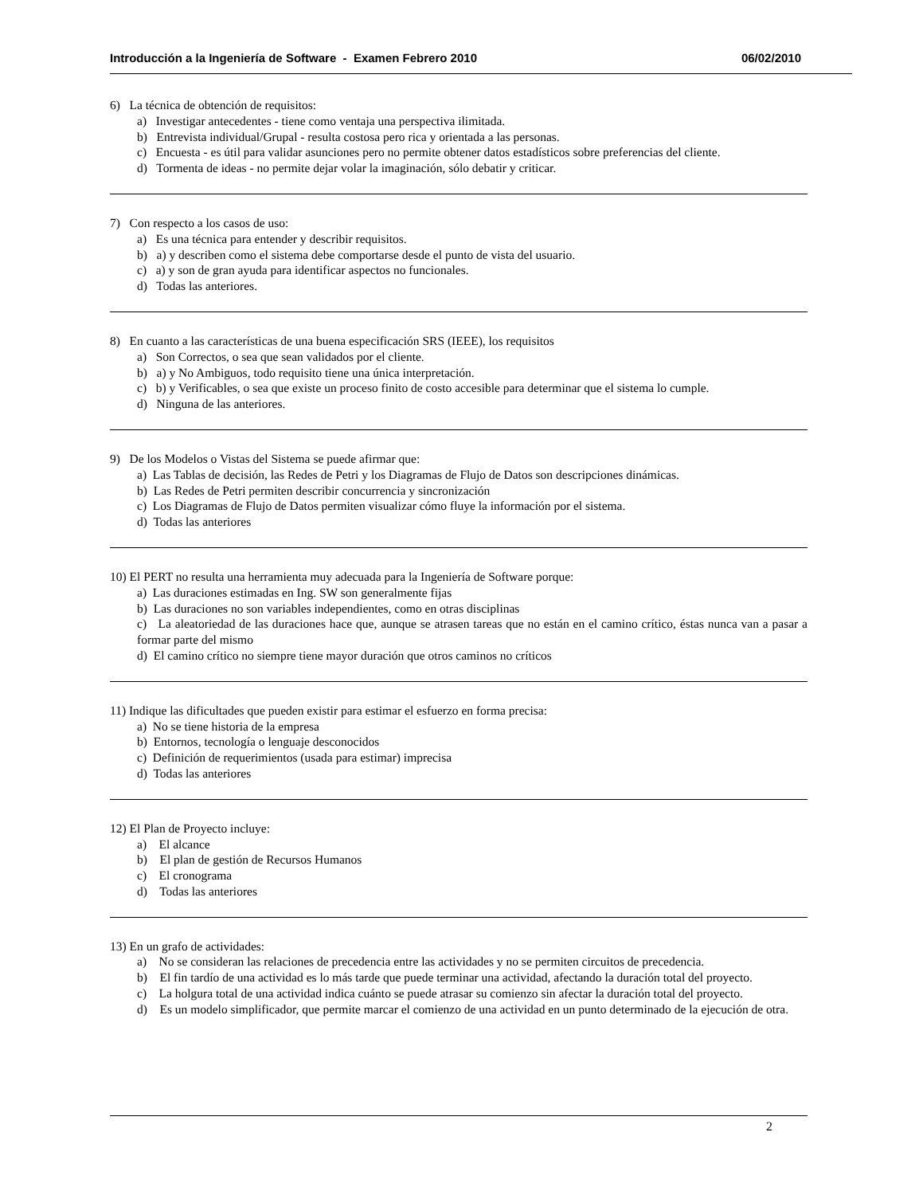Introducción a la Ingeniería de Software - Examen Febrero 2010 06/02/2010
6) La técnica de obtención de requisitos:
a) Investigar antecedentes - tiene como ventaja una perspectiva ilimitada.
b) Entrevista individual/Grupal - resulta costosa pero rica y orientada a las personas.
c) Encuesta - es útil para validar asunciones pero no permite obtener datos estadísticos sobre preferencias del cliente.
d) Tormenta de ideas - no permite dejar volar la imaginación, sólo debatir y criticar.
7) Con respecto a los casos de uso:
a) Es una técnica para entender y describir requisitos.
b) a) y describen como el sistema debe comportarse desde el punto de vista del usuario.
c) a) y son de gran ayuda para identificar aspectos no funcionales.
d) Todas las anteriores.
8) En cuanto a las características de una buena especificación SRS (IEEE), los requisitos
a) Son Correctos, o sea que sean validados por el cliente.
b) a) y No Ambiguos, todo requisito tiene una única interpretación.
c) b) y Verificables, o sea que existe un proceso finito de costo accesible para determinar que el sistema lo cumple.
d) Ninguna de las anteriores.
9) De los Modelos o Vistas del Sistema se puede afirmar que:
a) Las Tablas de decisión, las Redes de Petri y los Diagramas de Flujo de Datos son descripciones dinámicas.
b) Las Redes de Petri permiten describir concurrencia y sincronización
c) Los Diagramas de Flujo de Datos permiten visualizar cómo fluye la información por el sistema.
d) Todas las anteriores
10) El PERT no resulta una herramienta muy adecuada para la Ingeniería de Software porque:
a) Las duraciones estimadas en Ing. SW son generalmente fijas
b) Las duraciones no son variables independientes, como en otras disciplinas
c) La aleatoriedad de las duraciones hace que, aunque se atrasen tareas que no están en el camino crítico, éstas nunca van a pasar a formar parte del mismo
d) El camino crítico no siempre tiene mayor duración que otros caminos no críticos
11) Indique las dificultades que pueden existir para estimar el esfuerzo en forma precisa:
a) No se tiene historia de la empresa
b) Entornos, tecnología o lenguaje desconocidos
c) Definición de requerimientos (usada para estimar) imprecisa
d) Todas las anteriores
12) El Plan de Proyecto incluye:
a) El alcance
b) El plan de gestión de Recursos Humanos
c) El cronograma
d) Todas las anteriores
13) En un grafo de actividades:
a) No se consideran las relaciones de precedencia entre las actividades y no se permiten circuitos de precedencia.
b) El fin tardío de una actividad es lo más tarde que puede terminar una actividad, afectando la duración total del proyecto.
c) La holgura total de una actividad indica cuánto se puede atrasar su comienzo sin afectar la duración total del proyecto.
d) Es un modelo simplificador, que permite marcar el comienzo de una actividad en un punto determinado de la ejecución de otra.
2